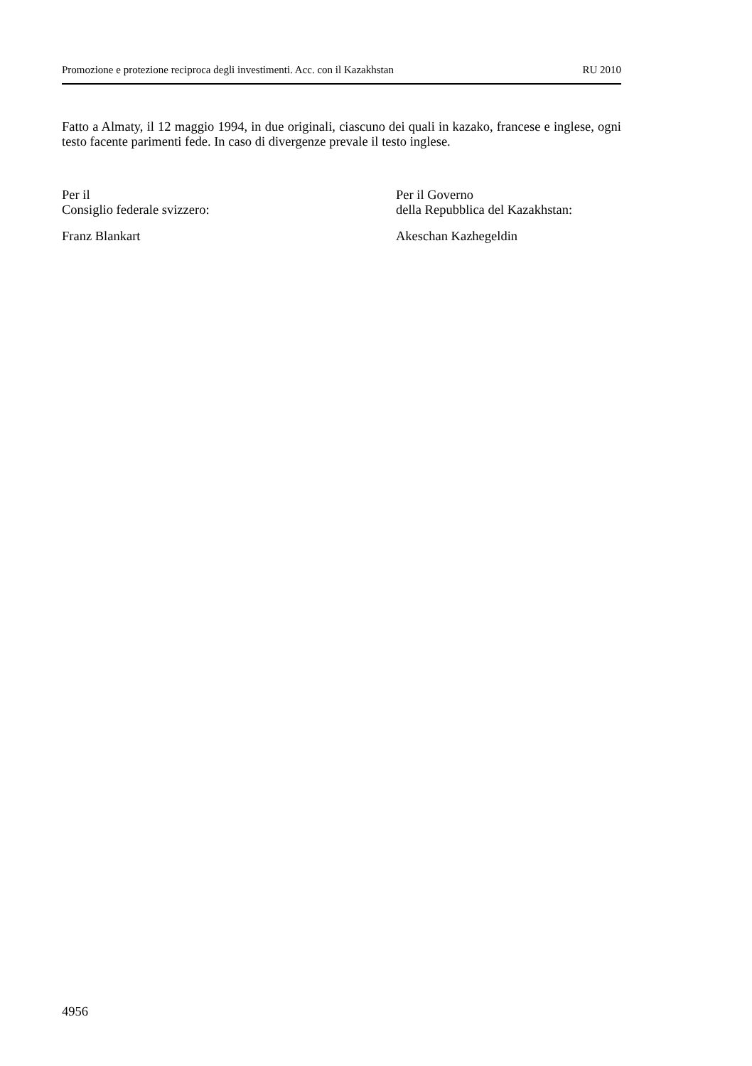Promozione e protezione reciproca degli investimenti. Acc. con il Kazakhstan RU 2010
Fatto a Almaty, il 12 maggio 1994, in due originali, ciascuno dei quali in kazako, francese e inglese, ogni testo facente parimenti fede. In caso di divergenze prevale il testo inglese.
Per il
Consiglio federale svizzero:
Franz Blankart
Per il Governo
della Repubblica del Kazakhstan:
Akeschan Kazhegeldin
4956